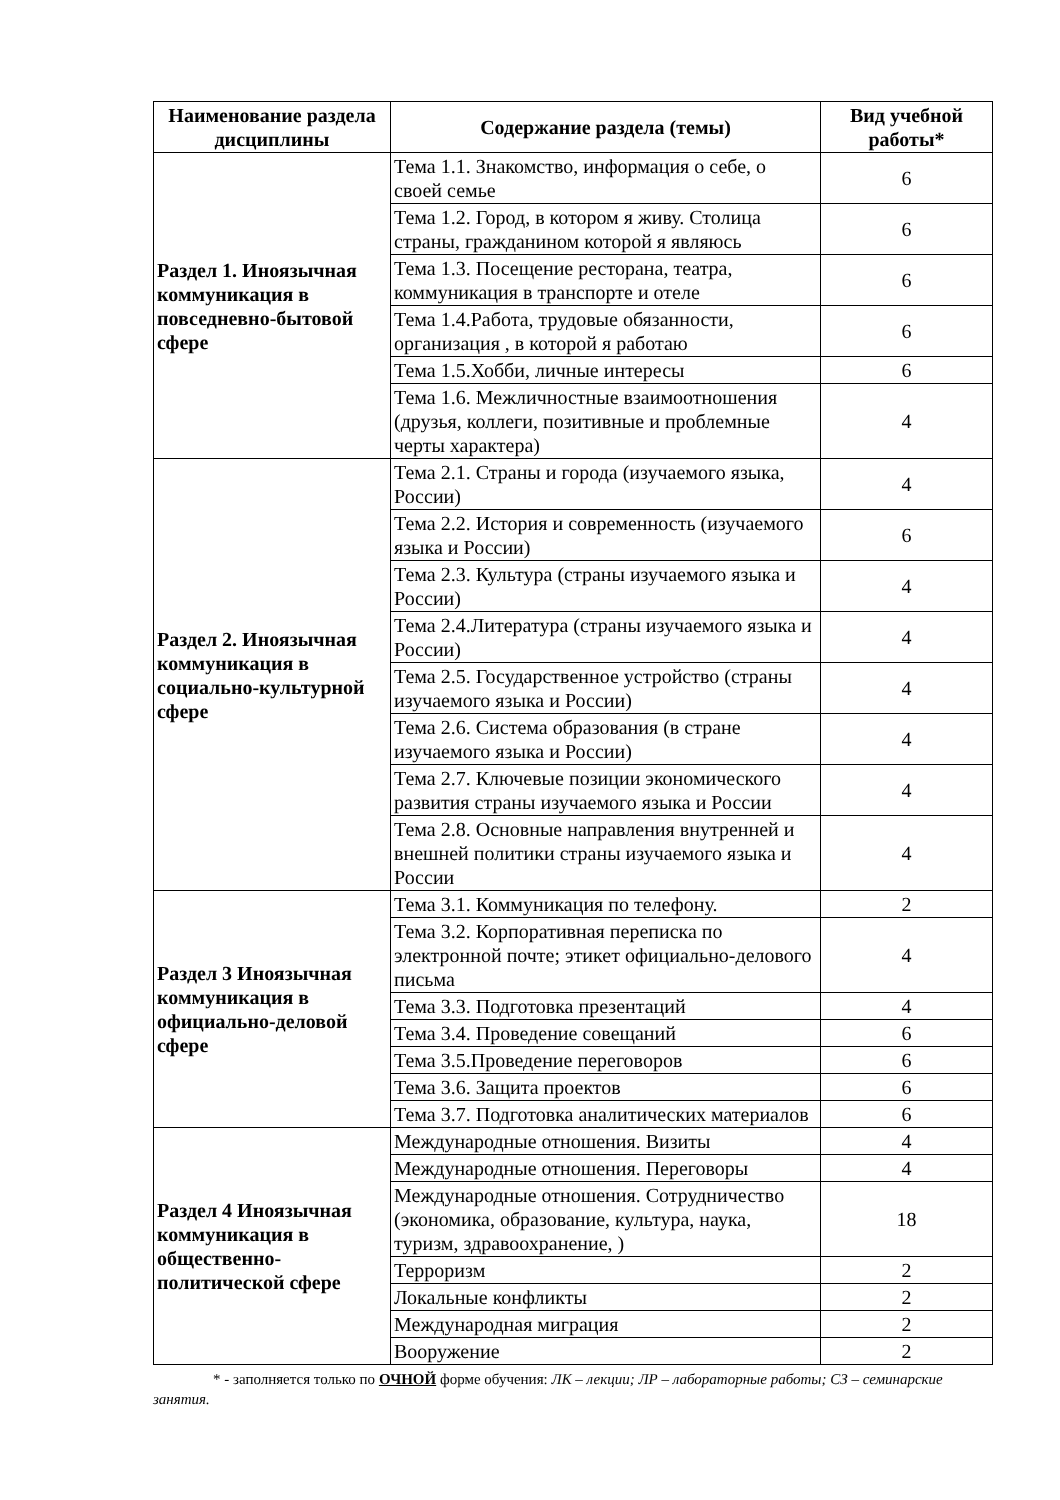| Наименование раздела дисциплины | Содержание раздела (темы) | Вид учебной работы* |
| --- | --- | --- |
| Раздел 1. Иноязычная коммуникация в повседневно-бытовой сфере | Тема 1.1. Знакомство, информация о себе, о своей семье | 6 |
| | Тема 1.2. Город, в котором я живу. Столица страны, гражданином которой я являюсь | 6 |
| | Тема 1.3. Посещение ресторана, театра, коммуникация в транспорте и отеле | 6 |
| | Тема 1.4.Работа, трудовые обязанности, организация , в которой я работаю | 6 |
| | Тема 1.5.Хобби, личные интересы | 6 |
| | Тема 1.6. Межличностные взаимоотношения (друзья, коллеги, позитивные и проблемные черты характера) | 4 |
| Раздел 2. Иноязычная коммуникация в социально-культурной сфере | Тема 2.1. Страны и города (изучаемого языка, России) | 4 |
| | Тема 2.2. История и современность (изучаемого языка и России) | 6 |
| | Тема 2.3. Культура (страны изучаемого языка и России) | 4 |
| | Тема 2.4.Литература (страны изучаемого языка и России) | 4 |
| | Тема 2.5. Государственное устройство (страны изучаемого языка и России) | 4 |
| | Тема 2.6. Система образования (в стране изучаемого языка и России) | 4 |
| | Тема 2.7. Ключевые позиции экономического развития страны изучаемого языка и России | 4 |
| | Тема 2.8. Основные направления внутренней и внешней политики страны изучаемого языка и России | 4 |
| Раздел 3 Иноязычная коммуникация в официально-деловой сфере | Тема 3.1. Коммуникация по телефону. | 2 |
| | Тема 3.2. Корпоративная переписка по электронной почте; этикет официально-делового письма | 4 |
| | Тема 3.3. Подготовка презентаций | 4 |
| | Тема 3.4. Проведение совещаний | 6 |
| | Тема 3.5.Проведение переговоров | 6 |
| | Тема 3.6. Защита проектов | 6 |
| | Тема 3.7. Подготовка аналитических материалов | 6 |
| Раздел 4 Иноязычная коммуникация в общественно-политической сфере | Международные отношения. Визиты | 4 |
| | Международные отношения. Переговоры | 4 |
| | Международные отношения. Сотрудничество (экономика, образование, культура, наука, туризм, здравоохранение, ) | 18 |
| | Терроризм | 2 |
| | Локальные конфликты | 2 |
| | Международная миграция | 2 |
| | Вооружение | 2 |
* - заполняется только по ОЧНОЙ форме обучения: ЛК – лекции; ЛР – лабораторные работы; СЗ – семинарские занятия.